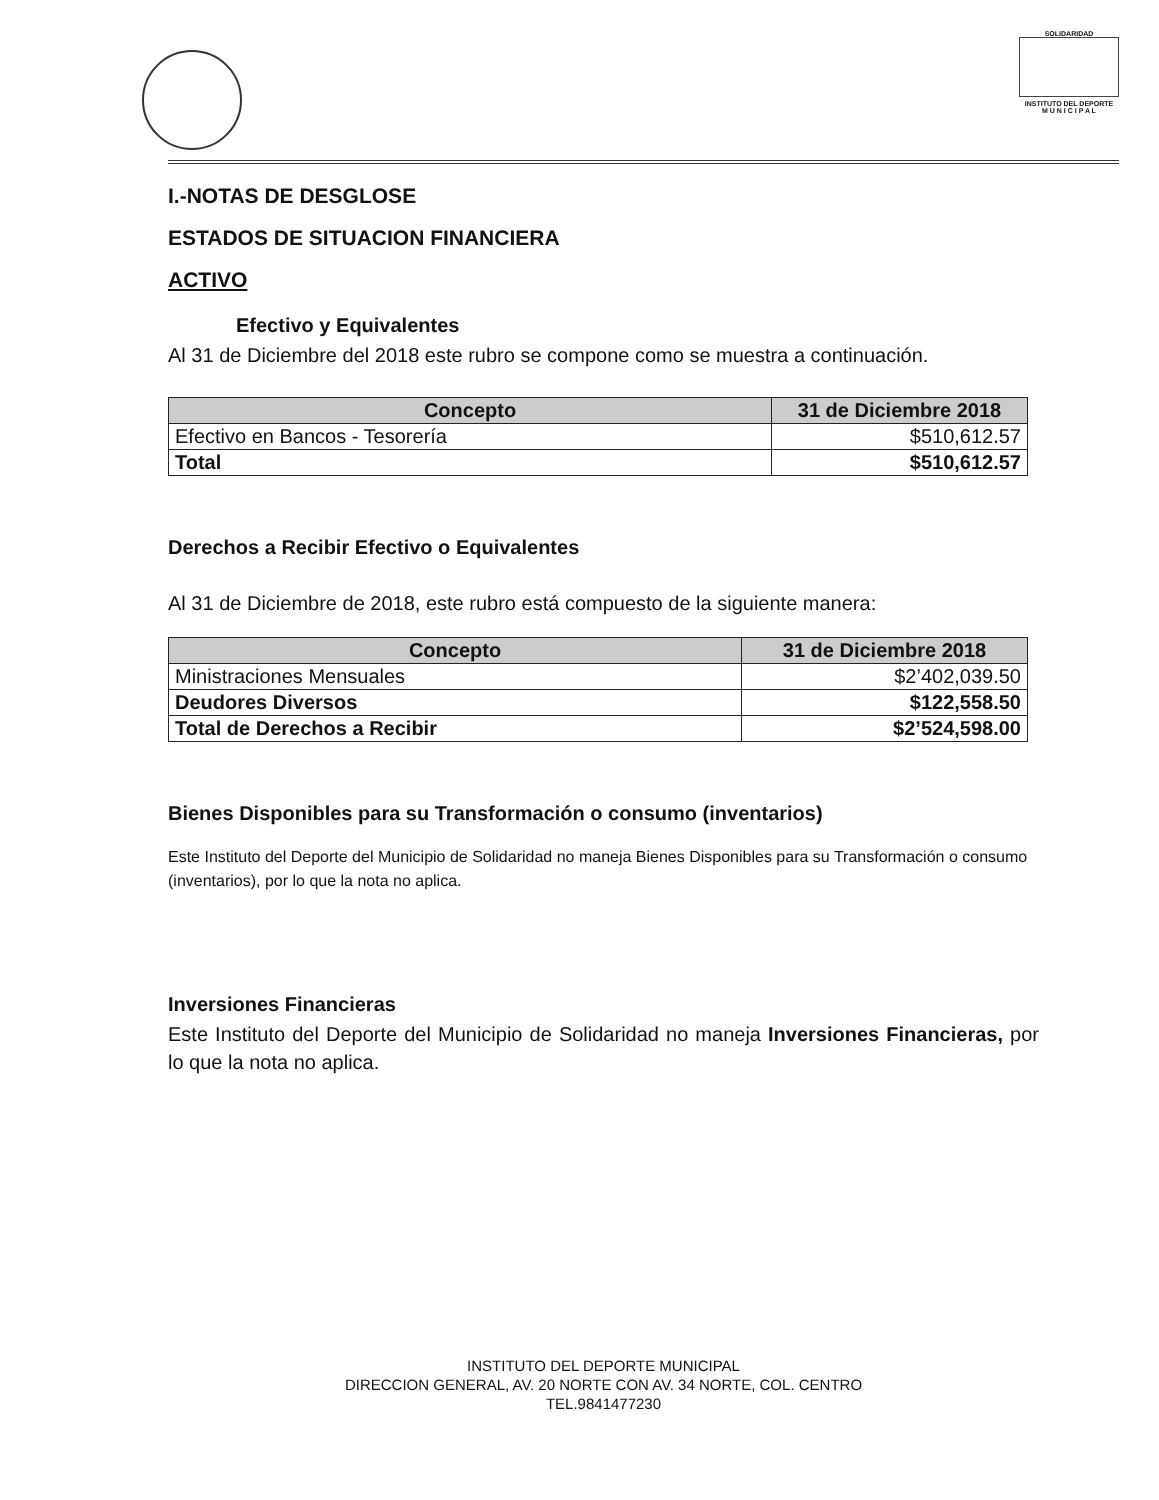SOLIDARIDAD
INSTITUTO DEL DEPORTE
M U N I C I P A L
I.-NOTAS DE DESGLOSE
ESTADOS DE SITUACION FINANCIERA
ACTIVO
Efectivo y Equivalentes
Al 31 de Diciembre del 2018 este rubro se compone como se muestra a continuación.
| Concepto | 31 de Diciembre 2018 |
| --- | --- |
| Efectivo en Bancos - Tesorería | $510,612.57 |
| Total | $510,612.57 |
Derechos a Recibir Efectivo o Equivalentes
Al 31 de Diciembre de 2018, este rubro está compuesto de la siguiente manera:
| Concepto | 31 de Diciembre 2018 |
| --- | --- |
| Ministraciones Mensuales | $2’402,039.50 |
| Deudores Diversos | $122,558.50 |
| Total de Derechos a Recibir | $2’524,598.00 |
Bienes Disponibles para su Transformación o consumo (inventarios)
Este Instituto del Deporte del Municipio de Solidaridad no maneja Bienes Disponibles para su Transformación o consumo (inventarios), por lo que la nota no aplica.
Inversiones Financieras
Este Instituto del Deporte del Municipio de Solidaridad no maneja Inversiones Financieras, por lo que la nota no aplica.
INSTITUTO DEL DEPORTE MUNICIPAL
DIRECCION GENERAL, AV. 20 NORTE CON AV. 34 NORTE, COL. CENTRO
TEL.9841477230